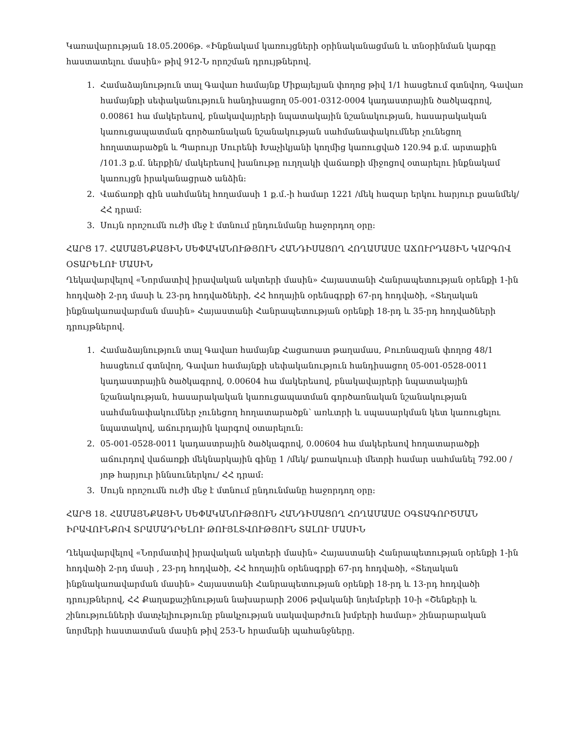Կառավարության 18.05.2006թ. «Ինքնակամ կառույցների օրինականացման և տնօրինման կարգը հաստատելու մասին» թիվ 912-Ն որոշման դրույթներով.
1. Համաձայնություն տալ Գավառ համայնք Միքայելյան փողոց թիվ 1/1 հասցեում գտնվող, Գավառ համայնքի սեփականություն հանդիսացող 05-001-0312-0004 կադաստրային ծածկագրով, 0.00861 հա մակերեսով, բնակավայրերի նպատակային նշանակության, հասարակական կառուցապատման գործառնական նշանակության սահմանափակումներ չունեցող հողատարածքն և Պարույր Սուրենի Խաչիկյանի կողմից կառուցված 120.94 ք.մ. արտաքին /101.3 ք.մ. ներքին/ մակերեսով խանութը ուղղակի վաճառքի միջոցով օտարելու ինքնակամ կառույցն իրականացրած անձին:
2. Վաճառքի գին սահմանել հողամասի 1 ք.մ.-ի համար 1221 /մեկ հազար երկու հարյուր քսանմեկ/ ՀՀ դրամ:
3. Սույն որոշումն ուժի մեջ է մտնում ընդունմանը հաջորդող օրը:
ՀԱՐՑ 17. ՀԱՄԱՅՆՔԱՅԻՆ ՍԵՓԱԿԱՆՈՒԹՅՈՒՆ ՀԱՆԴԻՍԱՑՈՂ ՀՈՂԱՄԱՍԸ ԱՃՈՒՐԴԱՅԻՆ ԿԱՐԳՈՎ ՕՏԱՐԵԼՈՒ ՄԱՍԻՆ
Ղեկավարվելով «Նորմատիվ իրավական ակտերի մասին» Հայաստանի Հանրապետության օրենքի 1-ին հոդվածի 2-րդ մասի և 23-րդ հոդվածների, ՀՀ հողային օրենսգրքի 67-րդ հոդվածի, «Տեղական ինքնակառավարման մասին» Հայաստանի Հանրապետության օրենքի 18-րդ և 35-րդ հոդվածների դրույթներով.
1. Համաձայնություն տալ Գավառ համայնք Հացառատ թաղամաս, Բուռնազյան փողոց 48/1 հասցեում գտնվող, Գավառ համայնքի սեփականություն հանդիսացող 05-001-0528-0011 կադաստրային ծածկագրով, 0.00604 հա մակերեսով, բնակավայրերի նպատակային նշանակության, հասարակական կառուցապատման գործառնական նշանակության սահմանափակումներ չունեցող հողատարածքն՝ առևտրի և սպասարկման կետ կառուցելու նպատակով, աճուրդային կարգով օտարելուն:
2. 05-001-0528-0011 կադաստրային ծածկագրով, 0.00604 հա մակերեսով հողատարածքի աճուրդով վաճառքի մեկնարկային գինը 1 /մեկ/ քառակուսի մետրի համար սահմանել 792.00 /յոթ հարյուր իննսուներկու/ ՀՀ դրամ:
3. Սույն որոշումն ուժի մեջ է մտնում ընդունմանը հաջորդող օրը:
ՀԱՐՑ 18. ՀԱՄԱՅՆՔԱՅԻՆ ՍԵՓԱԿԱՆՈՒԹՅՈՒՆ ՀԱՆԴԻՍԱՑՈՂ ՀՈՂԱՄԱՍԸ ՕԳՏԱԳՈՐԾՄԱՆ ԻՐԱՎՈՒՆՔՈՎ ՏՐԱՄԱԴՐԵԼՈՒ ԹՈՒՅԼՏՎՈՒԹՅՈՒՆ ՏԱԼՈՒ ՄԱՍԻՆ
Ղեկավարվելով «Նորմատիվ իրավական ակտերի մասին» Հայաստանի Հանրապետության օրենքի 1-ին հոդվածի 2-րդ մասի , 23-րդ հոդվածի, ՀՀ հողային օրենսգրքի 67-րդ հոդվածի, «Տեղական ինքնակառավարման մասին» Հայաստանի Հանրապետության օրենքի 18-րդ և 13-րդ հոդվածի դրույթներով, ՀՀ Քաղաքաշինության նախարարի 2006 թվականի նոյեմբերի 10-ի «Շենքերի և շինությունների մատչելիությունը բնակչության սակավարժուն խմբերի համար» շինարարական նորմերի հաստատման մասին թիվ 253-Ն հրամանի պահանջները.